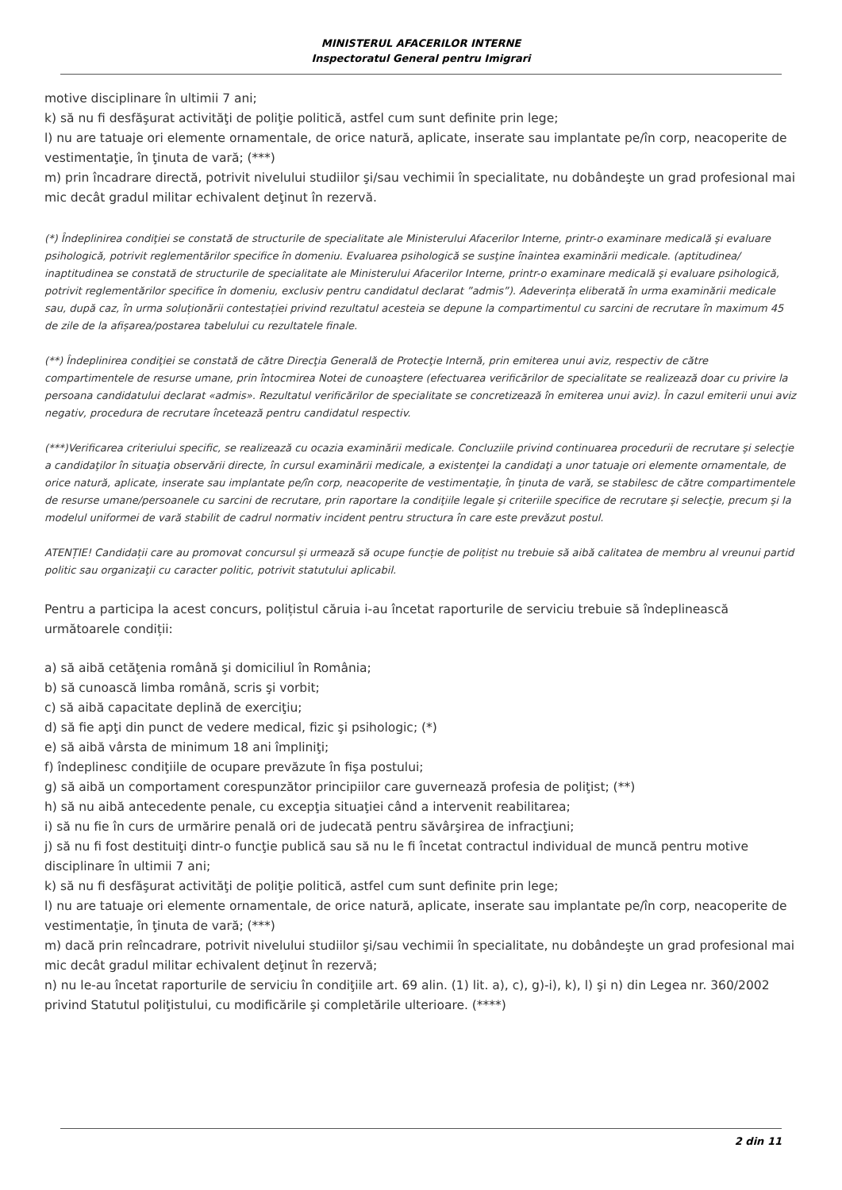MINISTERUL AFACERILOR INTERNE
Inspectoratul General pentru Imigrari
motive disciplinare în ultimii 7 ani;
k) să nu fi desfăşurat activităţi de poliţie politică, astfel cum sunt definite prin lege;
l) nu are tatuaje ori elemente ornamentale, de orice natură, aplicate, inserate sau implantate pe/în corp, neacoperite de vestimentaţie, în ţinuta de vară; (***)
m) prin încadrare directă, potrivit nivelului studiilor şi/sau vechimii în specialitate, nu dobândeşte un grad profesional mai mic decât gradul militar echivalent deţinut în rezervă.
(*) Îndeplinirea condiţiei se constată de structurile de specialitate ale Ministerului Afacerilor Interne, printr-o examinare medicală şi evaluare psihologică, potrivit reglementărilor specifice în domeniu. Evaluarea psihologică se susţine înaintea examinării medicale. (aptitudinea/ inaptitudinea se constată de structurile de specialitate ale Ministerului Afacerilor Interne, printr-o examinare medicală şi evaluare psihologică, potrivit reglementărilor specifice în domeniu, exclusiv pentru candidatul declarat ”admis”). Adeverința eliberată în urma examinării medicale sau, după caz, în urma soluționării contestației privind rezultatul acesteia se depune la compartimentul cu sarcini de recrutare în maximum 45 de zile de la afișarea/postarea tabelului cu rezultatele finale.
(**) Îndeplinirea condiţiei se constată de către Direcţia Generală de Protecţie Internă, prin emiterea unui aviz, respectiv de către compartimentele de resurse umane, prin întocmirea Notei de cunoaştere (efectuarea verificărilor de specialitate se realizează doar cu privire la persoana candidatului declarat «admis». Rezultatul verificărilor de specialitate se concretizează în emiterea unui aviz). În cazul emiterii unui aviz negativ, procedura de recrutare încetează pentru candidatul respectiv.
(***)Verificarea criteriului specific, se realizează cu ocazia examinării medicale. Concluziile privind continuarea procedurii de recrutare şi selecţie a candidaţilor în situaţia observării directe, în cursul examinării medicale, a existenţei la candidaţi a unor tatuaje ori elemente ornamentale, de orice natură, aplicate, inserate sau implantate pe/în corp, neacoperite de vestimentaţie, în ţinuta de vară, se stabilesc de către compartimentele de resurse umane/persoanele cu sarcini de recrutare, prin raportare la condiţiile legale şi criteriile specifice de recrutare şi selecţie, precum şi la modelul uniformei de vară stabilit de cadrul normativ incident pentru structura în care este prevăzut postul.
ATENȚIE! Candidații care au promovat concursul și urmează să ocupe funcție de polițist nu trebuie să aibă calitatea de membru al vreunui partid politic sau organizaţii cu caracter politic, potrivit statutului aplicabil.
Pentru a participa la acest concurs, polițistul căruia i-au încetat raporturile de serviciu trebuie să îndeplinească următoarele condiții:
a) să aibă cetăţenia română şi domiciliul în România;
b) să cunoască limba română, scris şi vorbit;
c) să aibă capacitate deplină de exerciţiu;
d) să fie apţi din punct de vedere medical, fizic şi psihologic; (*)
e) să aibă vârsta de minimum 18 ani împliniţi;
f) îndeplinesc condiţiile de ocupare prevăzute în fişa postului;
g) să aibă un comportament corespunzător principiilor care guvernează profesia de poliţist; (**)
h) să nu aibă antecedente penale, cu excepţia situaţiei când a intervenit reabilitarea;
i) să nu fie în curs de urmărire penală ori de judecată pentru săvârşirea de infracţiuni;
j) să nu fi fost destituiţi dintr-o funcţie publică sau să nu le fi încetat contractul individual de muncă pentru motive disciplinare în ultimii 7 ani;
k) să nu fi desfăşurat activităţi de poliţie politică, astfel cum sunt definite prin lege;
l) nu are tatuaje ori elemente ornamentale, de orice natură, aplicate, inserate sau implantate pe/în corp, neacoperite de vestimentaţie, în ţinuta de vară; (***)
m) dacă prin reîncadrare, potrivit nivelului studiilor şi/sau vechimii în specialitate, nu dobândeşte un grad profesional mai mic decât gradul militar echivalent deţinut în rezervă;
n) nu le-au încetat raporturile de serviciu în condiţiile art. 69 alin. (1) lit. a), c), g)-i), k), l) şi n) din Legea nr. 360/2002 privind Statutul poliţistului, cu modificările şi completările ulterioare. (****)
2 din 11